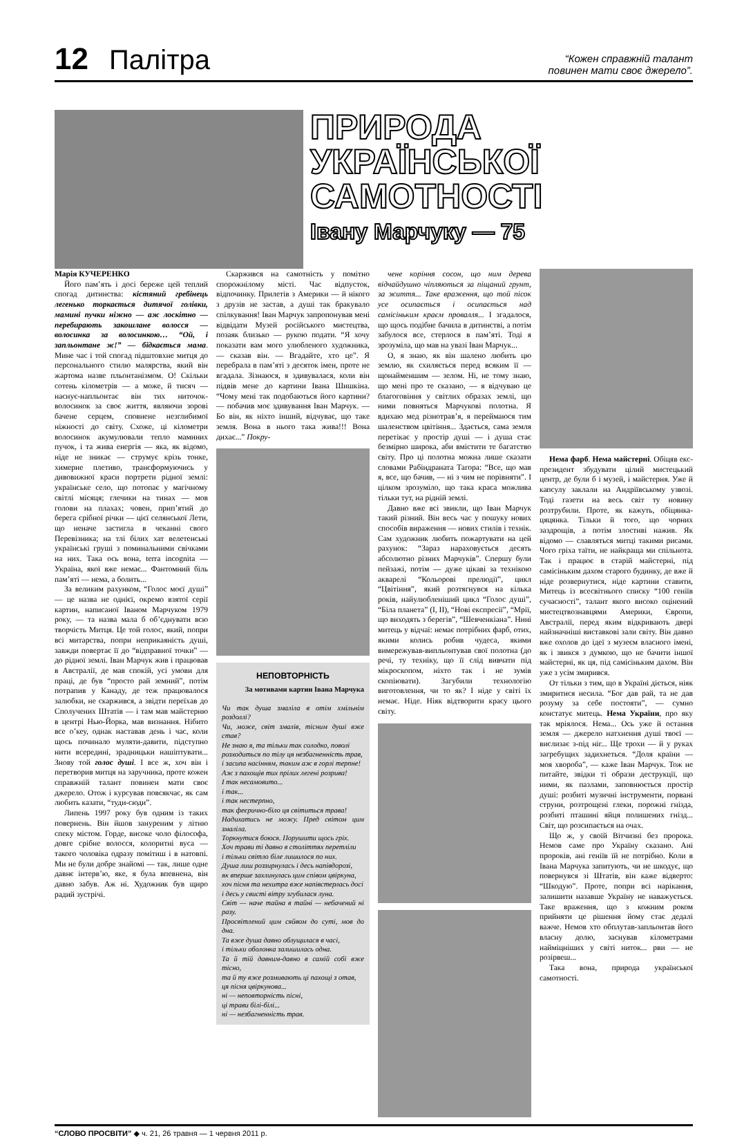12 Палітра
“Кожен справжній талант
повинен мати своє джерело”.
ПРИРОДА УКРАЇНСЬКОЇ
САМОТНОСТІ
Івану Марчуку — 75
Марія КУЧЕРЕНКО
Його пам’ять і досі береже цей теплий спогад дитинства: кістяний гребінець легенько торкається дитячої голівки, мамині пучки ніжно — аж лоскітно — перебирають закошлане волосся — волосинка за волосинкою… “Ой, і запльонтане ж!” — бідкається мама. Мине час і той спогад підштовхне митця до персонального стилю малярства, який він жартома назве пльонтанізмом. О! Скільки сотень кілометрів — а може, й тисяч — наснує-напльонтає він тих ниточок-волосинок за своє життя, являючи зорові бачене серцем, сповнене незглибимої ніжності до світу. Схоже, ці кілометри волосинок акумулювали тепло маминих пучок, і та жива енергія — яка, як відомо, ніде не зникає — струмує крізь тонке, химерне плетиво, трансформуючись у дивовижної краси портрети рідної землі: українське село, що потопає у магічному світлі місяця; глечики на тинах — мов голови на плахах; човен, прип’ятий до берега срібної річки — цієї селянської Лети, що неначе застигла в чеканні свого Перевізника; на тлі білих хат велетенські українські груші з поминальними свічками на них. Така ось вона, terra incognita — Україна, якої вже немає... Фантомний біль пам’яті — нема, а болить...
За великим рахунком, “Голос моєї душі” — це назва не однієї, окремо взятої серії картин, написаної Іваном Марчуком 1979 року, — та назва мала б об’єднувати всю творчість Митця. Це той голос, який, попри всі митарства, попри неприкаяність душі, завжди повертає її до “відправної точки” — до рідної землі. Іван Марчук жив і працював в Австралії, де мав спокій, усі умови для праці, де був “просто рай земний”, потім потрапив у Канаду, де теж працювалося залюбки, не скаржився, а звідти переїхав до Сполучених Штатів — і там мав майстерню в центрі Нью-Йорка, мав визнання. Нібито все о’кеу, однак наставав день і час, коли щось починало муляти-давити, підступно нити всередині, зрадницьки нашіптувати... Знову той голос душі. І все ж, хоч він і перетворив митця на заручника, проте кожен справжній талант повинен мати своє джерело. Отож і курсував повсякчас, як сам любить казати, “туди-сюди”.
Липень 1997 року був одним із таких повернень. Він йшов зануреним у літню спеку містом. Горде, високе чоло філософа, довге срібне волосся, колоритні вуса — такого чоловіка одразу помітиш і в натовпі. Ми не були добре знайомі — так, лише одне давнє інтерв’ю, яке, я була впевнена, він давно забув. Аж ні. Художник був щиро радий зустрічі.
Скаржився на самотність у помітно спорожнілому місті. Час відпусток, відпочинку. Прилетів з Америки — й нікого з друзів не застав, а душі так бракувало спілкування! Іван Марчук запропонував мені відвідати Музей російського мистецтва, позаяк близько — рукою подати. “Я хочу показати вам мого улюбленого художника, — сказав він. — Вгадайте, хто це”. Я перебрала в пам’яті з десяток імен, проте не вгадала. Зізнаюся, я здивувалася, коли він підвів мене до картини Івана Шишкіна. “Чому мені так подобаються його картини? — побачив моє здивування Іван Марчук. — Бо він, як ніхто інший, відчуває, що таке земля. Вона в нього така жива!!! Вона дихає...” Покру-
НЕПОВТОРНІСТЬ
За мотивами картин Івана Марчука
Чи так душа змаліла в отім хмільнім роздоллі?
Чи, може, світ змалів, тісним душі вже став?
Не знаю я, та тільки так солодко, поволі
розходиться по тілу ця незбагненність трав,
і засипа насінням, таким аж в горлі терпне!
Аж з пахощів тих прілих легені розрива!
І так несамовито...
і так...
і так нестерпно,
так феєрично-біло ця світиться трава!
Надихатись не можу. Пред світом цим змаліла.
Торкнутися боюся. Порушити щось гріх.
Хоч трави ті давно в століттях перетліли
і тільки світло біле лишилося по них.
Душа лиш роззирнулась і десь напівдорозі,
як вперше захлинулась цим співом цвіркуна,
хоч пісня та нехитра вже напівстерлась досі
і десь у свисті вітру згубилася луна.
Світ — наче тайна в тайні — небачений ні разу.
Просвітлений цим сяйвом до суті, мов до дна.
Та вже душа давно облущилася в часі,
і тільки оболонка залишилась одна.
Та й тій давним-давно в самій собі вже тісно,
та й ту вже розмивають ці пахощі з отав,
ця пісня цвіркунова...
ні — неповторність пісні,
ці трави білі-білі...
ні — незбагненність трав.
чене коріння сосон, що ним дерева відчайдушно чіпляються за піщаний грунт, за життя... Таке враження, що той пісок усе осипається і осипається над самісіньким краєм провалля... І згадалося, що щось подібне бачила в дитинстві, а потім забулося все, стерлося в пам’яті. Тоді я зрозуміла, що мав на увазі Іван Марчук...
О, я знаю, як він шалено любить цю землю, як схиляється перед всяким її — щонайменшим — зелом. Ні, не тому знаю, що мені про те сказано, — я відчуваю це благоговіння у світлих образах землі, що ними повняться Марчукові полотна. Я вдихаю мед різнотрав’я, я переймаюся тим шаленством цвітіння... Здається, сама земля перетікає у простір душі — і душа стає безмірно широка, аби вмістити те багатство світу. Про ці полотна можна лише сказати словами Рабіндраната Тагора: “Все, що мав я, все, що бачив, — ні з чим не порівняти”. І цілком зрозуміло, що така краса можлива тільки тут, на рідній землі.
Давно вже всі звикли, що Іван Марчук такий різний. Він весь час у пошуку нових способів вираження — нових стилів і технік. Сам художник любить пожартувати на цей рахунок: “Зараз нараховується десять абсолютно різних Марчуків”. Спершу були пейзажі, потім — дуже цікаві за технікою акварелі “Кольорові прелюдії”, цикл “Цвітіння”, який розтягнувся на кілька років, найулюбленіший цикл “Голос душі”, “Біла планета” (І, ІІ), “Нові експресії”, “Мрії, що виходять з берегів”, “Шевченкіана”. Нині митець у відчаї: немає потрібних фарб, отих, якими колись робив чудеса, якими вимережував-випльонтував свої полотна (до речі, ту техніку, що її слід вивчати під мікроскопом, ніхто так і не зумів скопіювати). Загубили технологію виготовлення, чи то як? І ніде у світі їх немає. Ніде. Ніяк відтворити красу цього світу.
Нема фарб. Нема майстерні. Обіцяв екс-президент збудувати цілий мистецький центр, де були б і музей, і майстерня. Уже й капсулу заклали на Андріївському узвозі. Тоді газети на весь світ ту новину розтрубили. Проте, як кажуть, обіцянка-цяцянка. Тільки й того, що чорних заздрощів, а потім злостиві нажив. Як відомо — славляться митці такими рисами. Чого гріха таїти, не найкраща ми спільнота. Так і працює в старій майстерні, під самісіньким дахом старого будинку, де вже й ніде розвернутися, ніде картини ставити, Митець із всесвітнього списку “100 геніїв сучасності”, талант якого високо оцінений мистецтвознавцями Америки, Європи, Австралії, перед яким відкривають двері найзначніші виставкові зали світу. Він давно вже охолов до ідеї з музеєм власного імені, як і звикся з думкою, що не бачити іншої майстерні, як ця, під самісіньким дахом. Він уже з усім змирився.
От тільки з тим, що в Україні діється, ніяк змиритися несила. “Бог дав рай, та не дав розуму за себе постояти”, — сумно констатує митець. Нема України, про яку так мріялося. Нема... Ось уже й остання земля — джерело натхнення душі твоєї — вислизає з-під ніг... Ще трохи — й у руках загребущих задихнеться. “Доля країни — моя хвороба”, — каже Іван Марчук. Тож не питайте, звідки ті образи деструкції, що ними, як пазлами, заповнюється простір душі: розбиті музичні інструменти, порвані струни, розтрощені глеки, порожні гнізда, розбиті пташині яйця полишених гнізд... Світ, що розсипається на очах.
Що ж, у своїй Вітчизні без пророка. Немов саме про Україну сказано. Ані пророків, ані геніїв їй не потрібно. Коли в Івана Марчука запитують, чи не шкодує, що повернувся зі Штатів, він каже відверто: “Шкодую”. Проте, попри всі нарікання, залишити назавше Україну не наважується. Таке враження, що з кожним роком прийняти це рішення йому стає дедалі важче. Немов хто обплутав-запльонтав його власну долю, заснував кілометрами наймiцніших у світі ниток... рви — не розірвеш...
Така вона, природа української самотності.
“СЛОВО ПРОСВІТИ” ◆ ч. 21, 26 травня — 1 червня 2011 р.